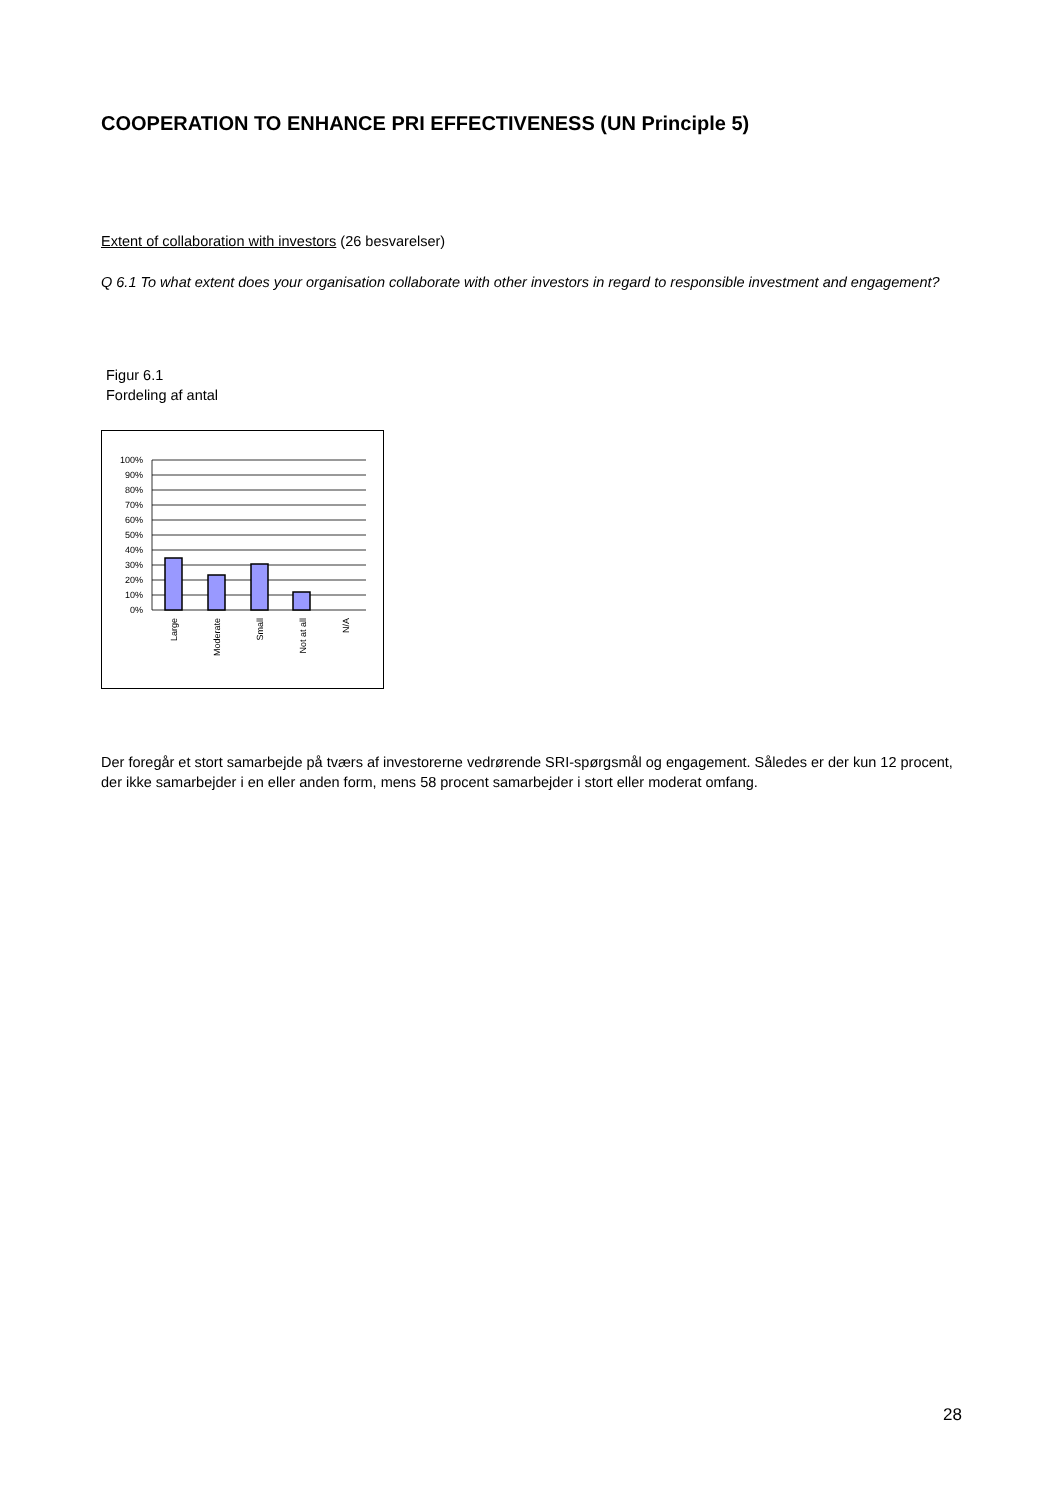COOPERATION TO ENHANCE PRI EFFECTIVENESS (UN Principle 5)
Extent of collaboration with investors (26 besvarelser)
Q 6.1 To what extent does your organisation collaborate with other investors in regard to responsible investment and engagement?
Figur 6.1
Fordeling af antal
100%
90%
80%
70%
60%
50%
40%
30%
20%
10%
0%
Large
Moderate
Small
Not at all
N/A
Der foregår et stort samarbejde på tværs af investorerne vedrørende SRI-spørgsmål og engagement. Således er der kun 12 procent, der ikke samarbejder i en eller anden form, mens 58 procent samarbejder i stort eller moderat omfang.
28